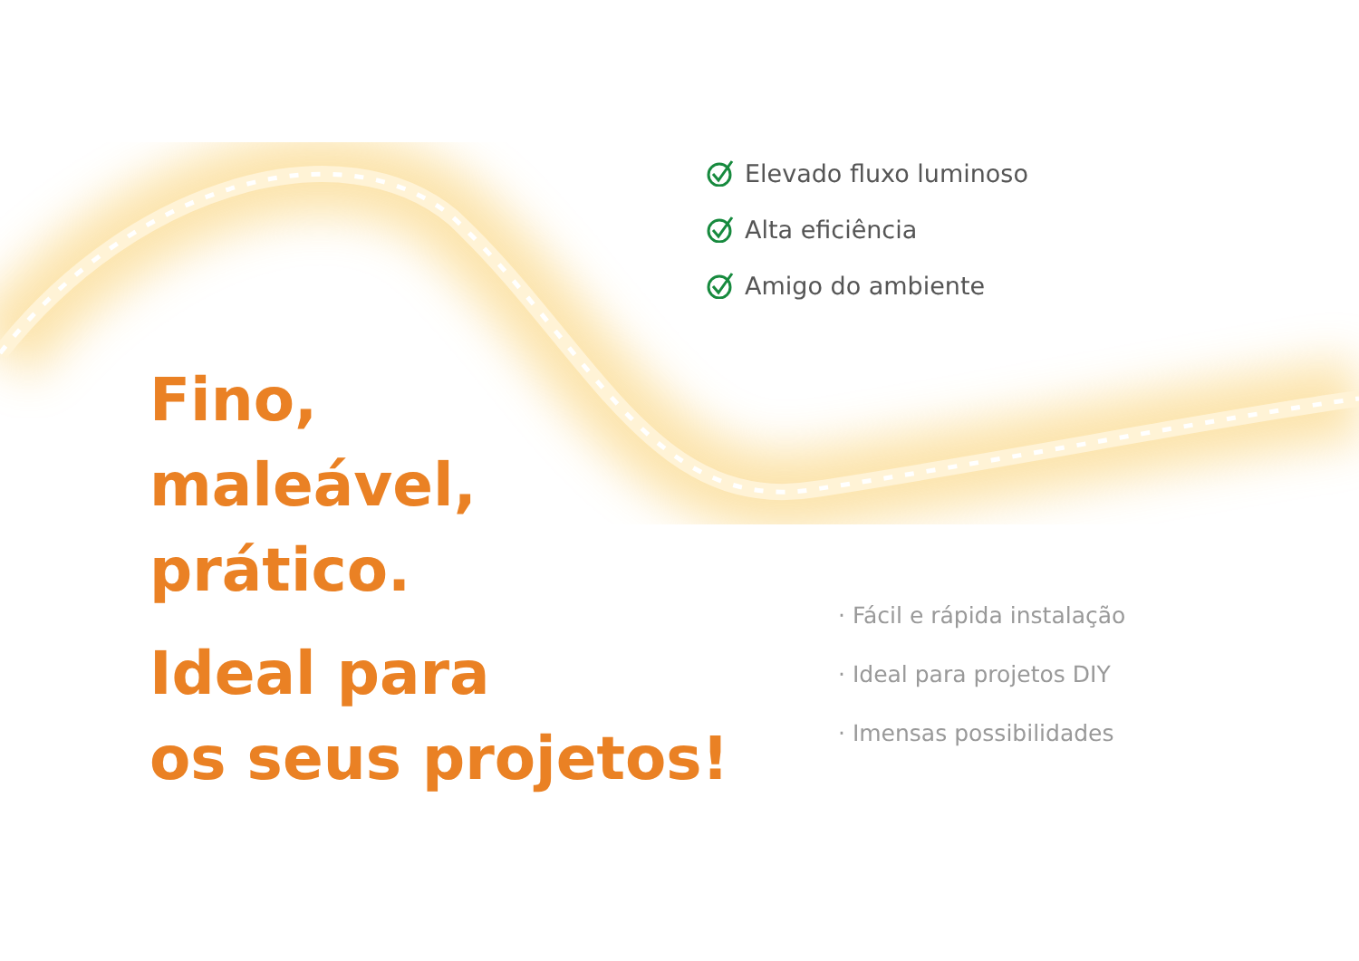Elevado fluxo luminoso
Alta eficiência
Amigo do ambiente
Fino,
maleável,
prático.
Ideal para
os seus projetos!
· Fácil e rápida instalação
· Ideal para projetos DIY
· Imensas possibilidades